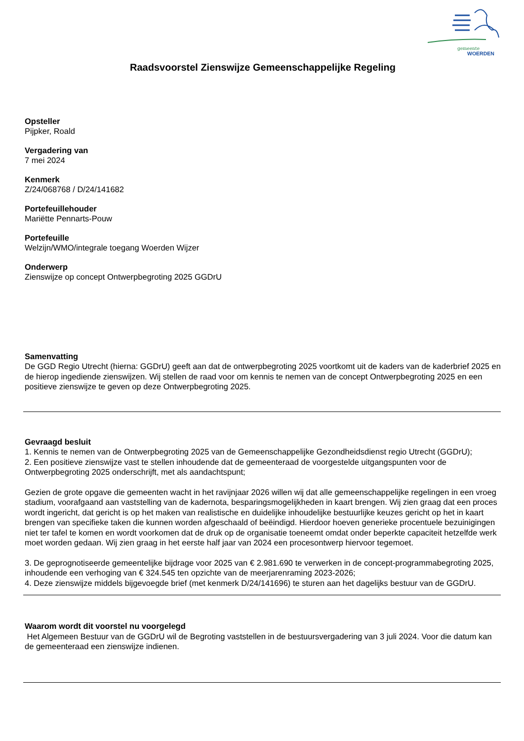gemeente
WOERDEN
Raadsvoorstel Zienswijze Gemeenschappelijke Regeling
Opsteller
Pijpker, Roald
Vergadering van
7 mei 2024
Kenmerk
Z/24/068768 / D/24/141682
Portefeuillehouder
Mariëtte Pennarts-Pouw
Portefeuille
Welzijn/WMO/integrale toegang Woerden Wijzer
Onderwerp
Zienswijze op concept Ontwerpbegroting 2025 GGDrU
Samenvatting
De GGD Regio Utrecht (hierna: GGDrU) geeft aan dat de ontwerpbegroting 2025 voortkomt uit de kaders van de kaderbrief 2025 en de hierop ingediende zienswijzen. Wij stellen de raad voor om kennis te nemen van de concept Ontwerpbegroting 2025 en een positieve zienswijze te geven op deze Ontwerpbegroting 2025.
Gevraagd besluit
1. Kennis te nemen van de Ontwerpbegroting 2025 van de Gemeenschappelijke Gezondheidsdienst regio Utrecht (GGDrU);
2. Een positieve zienswijze vast te stellen inhoudende dat de gemeenteraad de voorgestelde uitgangspunten voor de Ontwerpbegroting 2025 onderschrijft, met als aandachtspunt;
Gezien de grote opgave die gemeenten wacht in het ravijnjaar 2026 willen wij dat alle gemeenschappelijke regelingen in een vroeg stadium, voorafgaand aan vaststelling van de kadernota, besparingsmogelijkheden in kaart brengen. Wij zien graag dat een proces wordt ingericht, dat gericht is op het maken van realistische en duidelijke inhoudelijke bestuurlijke keuzes gericht op het in kaart brengen van specifieke taken die kunnen worden afgeschaald of beëindigd. Hierdoor hoeven generieke procentuele bezuinigingen niet ter tafel te komen en wordt voorkomen dat de druk op de organisatie toeneemt omdat onder beperkte capaciteit hetzelfde werk moet worden gedaan. Wij zien graag in het eerste half jaar van 2024 een procesontwerp hiervoor tegemoet.
3. De geprognotiseerde gemeentelijke bijdrage voor 2025 van € 2.981.690 te verwerken in de concept-programmabegroting 2025, inhoudende een verhoging van € 324.545 ten opzichte van de meerjarenraming 2023-2026;
4. Deze zienswijze middels bijgevoegde brief (met kenmerk D/24/141696) te sturen aan het dagelijks bestuur van de GGDrU.
Waarom wordt dit voorstel nu voorgelegd
Het Algemeen Bestuur van de GGDrU wil de Begroting vaststellen in de bestuursvergadering van 3 juli 2024. Voor die datum kan de gemeenteraad een zienswijze indienen.